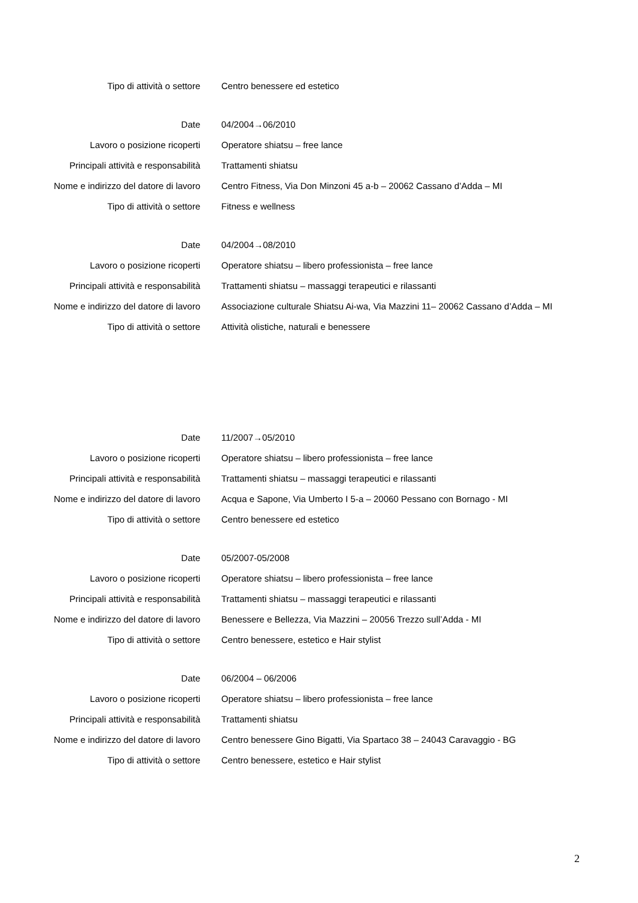Tipo di attività o settore Centro benessere ed estetico
Date 04/2004→06/2010
Lavoro o posizione ricoperti Operatore shiatsu – free lance
Principali attività e responsabilità Trattamenti shiatsu
Nome e indirizzo del datore di lavoro Centro Fitness, Via Don Minzoni 45 a-b – 20062 Cassano d’Adda – MI
Tipo di attività o settore Fitness e wellness
Date 04/2004→08/2010
Lavoro o posizione ricoperti Operatore shiatsu – libero professionista – free lance
Principali attività e responsabilità Trattamenti shiatsu – massaggi terapeutici e rilassanti
Nome e indirizzo del datore di lavoro Associazione culturale Shiatsu Ai-wa, Via Mazzini 11– 20062 Cassano d’Adda – MI
Tipo di attività o settore Attività olistiche, naturali e benessere
Date 11/2007→05/2010
Lavoro o posizione ricoperti Operatore shiatsu – libero professionista – free lance
Principali attività e responsabilità Trattamenti shiatsu – massaggi terapeutici e rilassanti
Nome e indirizzo del datore di lavoro Acqua e Sapone, Via Umberto I 5-a – 20060 Pessano con Bornago - MI
Tipo di attività o settore Centro benessere ed estetico
Date 05/2007-05/2008
Lavoro o posizione ricoperti Operatore shiatsu – libero professionista – free lance
Principali attività e responsabilità Trattamenti shiatsu – massaggi terapeutici e rilassanti
Nome e indirizzo del datore di lavoro Benessere e Bellezza, Via Mazzini – 20056 Trezzo sull’Adda - MI
Tipo di attività o settore Centro benessere, estetico e Hair stylist
Date 06/2004 – 06/2006
Lavoro o posizione ricoperti Operatore shiatsu – libero professionista – free lance
Principali attività e responsabilità Trattamenti shiatsu
Nome e indirizzo del datore di lavoro Centro benessere Gino Bigatti, Via Spartaco 38 – 24043 Caravaggio - BG
Tipo di attività o settore Centro benessere, estetico e Hair stylist
2